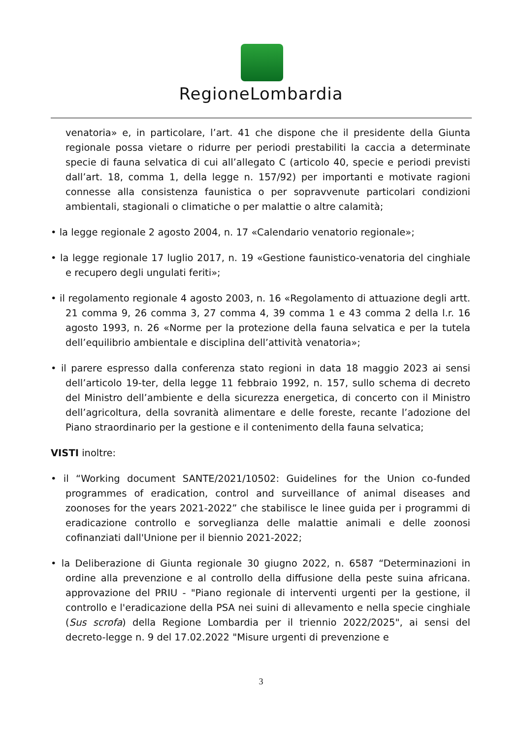RegioneLombardia
venatoria» e, in particolare, l’art. 41 che dispone che il presidente della Giunta regionale possa vietare o ridurre per periodi prestabiliti la caccia a determinate specie di fauna selvatica di cui all’allegato C (articolo 40, specie e periodi previsti dall’art. 18, comma 1, della legge n. 157/92) per importanti e motivate ragioni connesse alla consistenza faunistica o per sopravvenute particolari condizioni ambientali, stagionali o climatiche o per malattie o altre calamità;
• la legge regionale 2 agosto 2004, n. 17 «Calendario venatorio regionale»;
• la legge regionale 17 luglio 2017, n. 19 «Gestione faunistico-venatoria del cinghiale e recupero degli ungulati feriti»;
• il regolamento regionale 4 agosto 2003, n. 16 «Regolamento di attuazione degli artt. 21 comma 9, 26 comma 3, 27 comma 4, 39 comma 1 e 43 comma 2 della l.r. 16 agosto 1993, n. 26 «Norme per la protezione della fauna selvatica e per la tutela dell’equilibrio ambientale e disciplina dell’attività venatoria»;
• il parere espresso dalla conferenza stato regioni in data 18 maggio 2023 ai sensi dell’articolo 19-ter, della legge 11 febbraio 1992, n. 157, sullo schema di decreto del Ministro dell’ambiente e della sicurezza energetica, di concerto con il Ministro dell’agricoltura, della sovranità alimentare e delle foreste, recante l’adozione del Piano straordinario per la gestione e il contenimento della fauna selvatica;
VISTI inoltre:
• il “Working document SANTE/2021/10502: Guidelines for the Union co-funded programmes of eradication, control and surveillance of animal diseases and zoonoses for the years 2021-2022” che stabilisce le linee guida per i programmi di eradicazione controllo e sorveglianza delle malattie animali e delle zoonosi cofinanziati dall'Unione per il biennio 2021-2022;
• la Deliberazione di Giunta regionale 30 giugno 2022, n. 6587 “Determinazioni in ordine alla prevenzione e al controllo della diffusione della peste suina africana. approvazione del PRIU - "Piano regionale di interventi urgenti per la gestione, il controllo e l'eradicazione della PSA nei suini di allevamento e nella specie cinghiale (Sus scrofa) della Regione Lombardia per il triennio 2022/2025", ai sensi del decreto-legge n. 9 del 17.02.2022 "Misure urgenti di prevenzione e
3